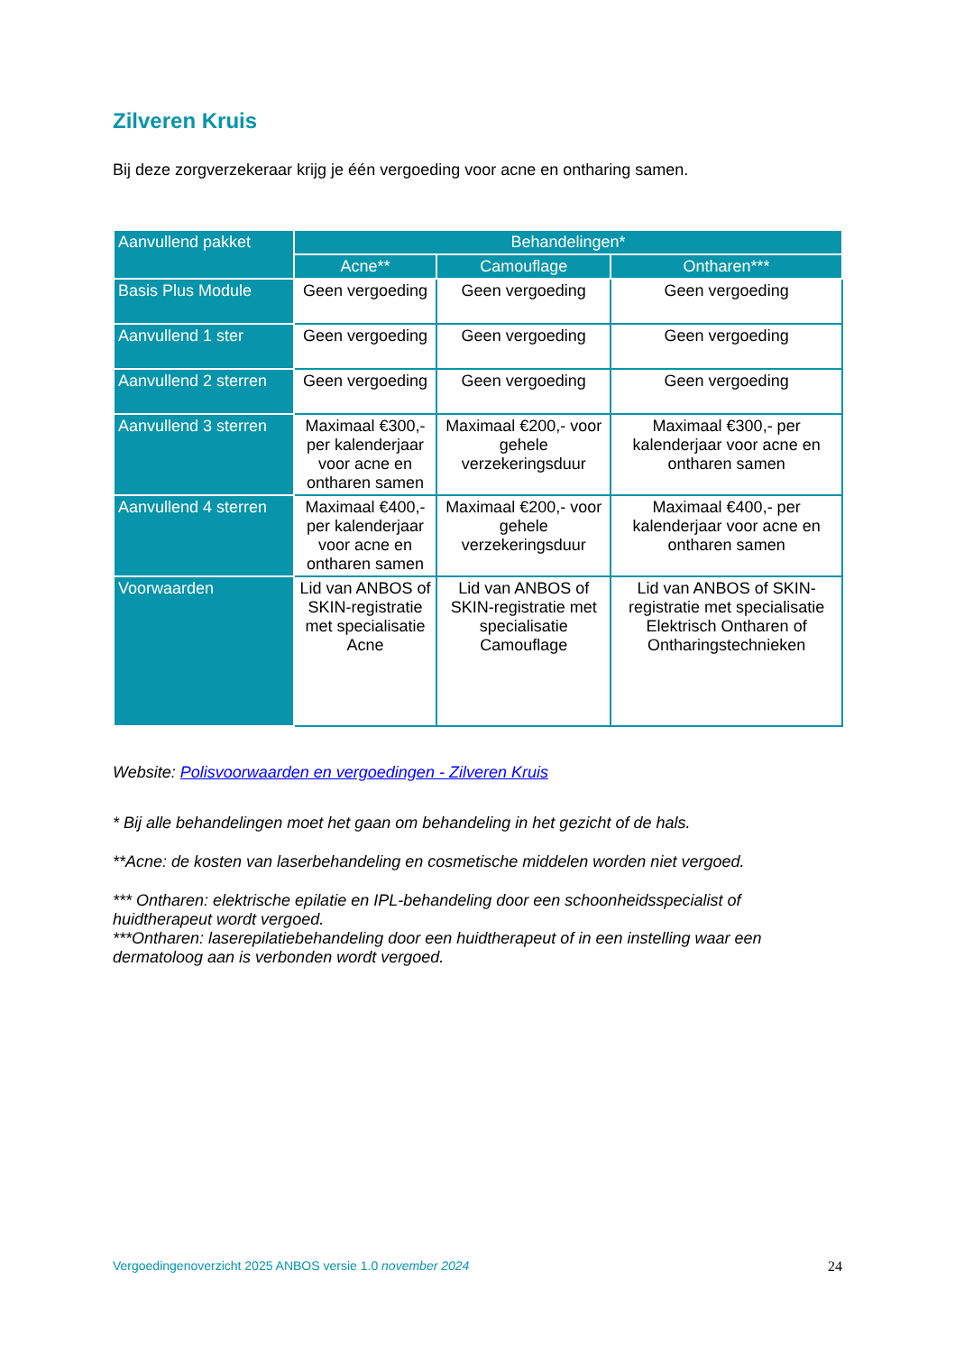Zilveren Kruis
Bij deze zorgverzekeraar krijg je één vergoeding voor acne en ontharing samen.
| Aanvullend pakket | Behandelingen* | | |
| --- | --- | --- | --- |
| | Acne** | Camouflage | Ontharen*** |
| Basis Plus Module | Geen vergoeding | Geen vergoeding | Geen vergoeding |
| Aanvullend 1 ster | Geen vergoeding | Geen vergoeding | Geen vergoeding |
| Aanvullend 2 sterren | Geen vergoeding | Geen vergoeding | Geen vergoeding |
| Aanvullend 3 sterren | Maximaal €300,- per kalenderjaar voor acne en ontharen samen | Maximaal €200,- voor gehele verzekeringsduur | Maximaal €300,- per kalenderjaar voor acne en ontharen samen |
| Aanvullend 4 sterren | Maximaal €400,- per kalenderjaar voor acne en ontharen samen | Maximaal €200,- voor gehele verzekeringsduur | Maximaal €400,- per kalenderjaar voor acne en ontharen samen |
| Voorwaarden | Lid van ANBOS of SKIN-registratie met specialisatie Acne | Lid van ANBOS of SKIN-registratie met specialisatie Camouflage | Lid van ANBOS of SKIN-registratie met specialisatie Elektrisch Ontharen of Ontharingstechnieken |
Website: Polisvoorwaarden en vergoedingen - Zilveren Kruis
* Bij alle behandelingen moet het gaan om behandeling in het gezicht of de hals.
**Acne: de kosten van laserbehandeling en cosmetische middelen worden niet vergoed.
*** Ontharen: elektrische epilatie en IPL-behandeling door een schoonheidsspecialist of huidtherapeut wordt vergoed.
***Ontharen: laserepilatiebehandeling door een huidtherapeut of in een instelling waar een dermatoloog aan is verbonden wordt vergoed.
Vergoedingenoverzicht 2025 ANBOS versie 1.0 november 2024 24